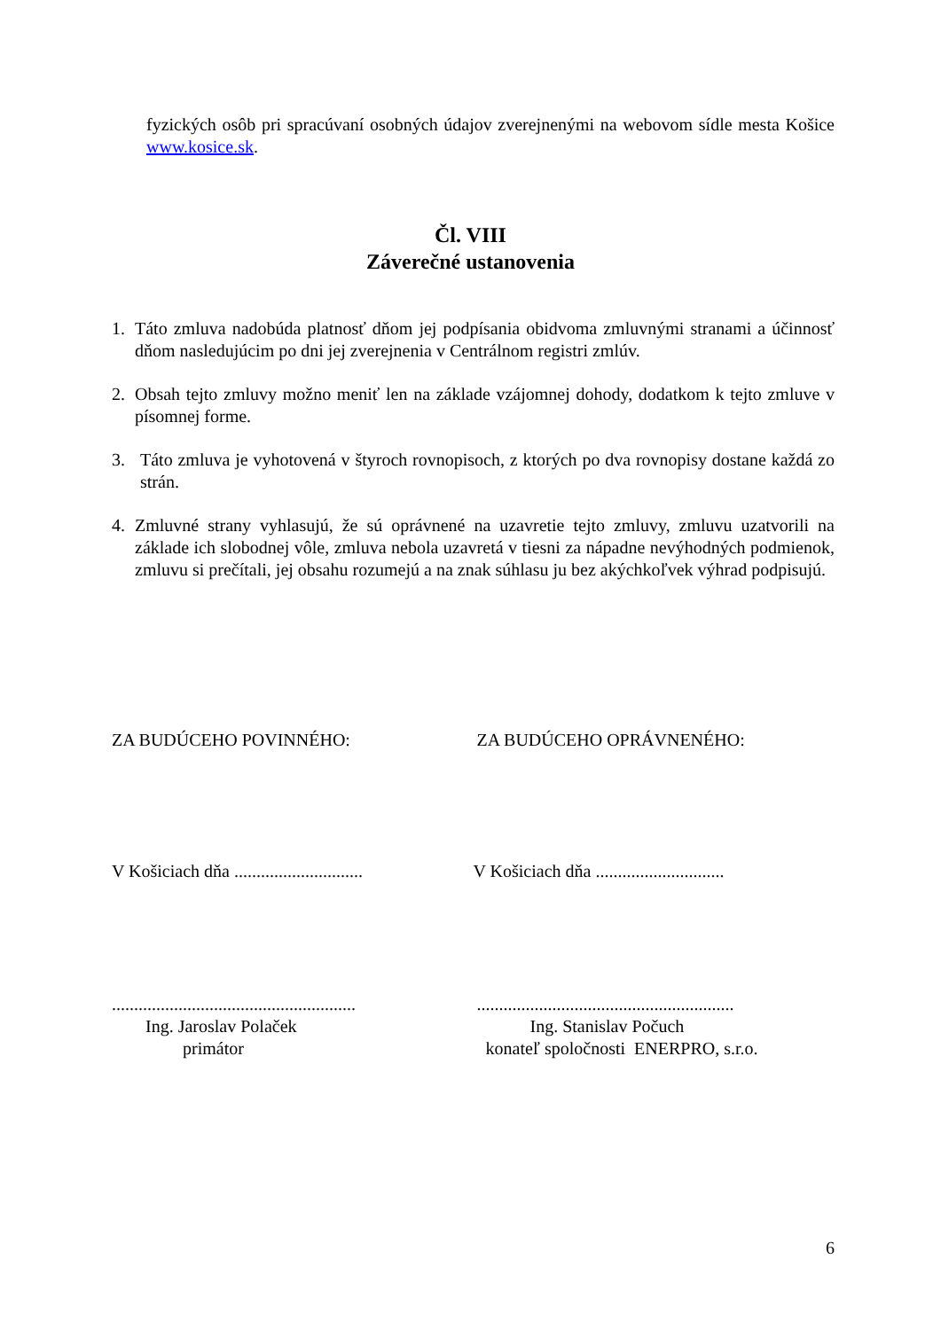fyzických osôb pri spracúvaní osobných údajov zverejnenými na webovom sídle mesta Košice www.kosice.sk.
Čl. VIII
Záverečné ustanovenia
1. Táto zmluva nadobúda platnosť dňom jej podpísania obidvoma zmluvnými stranami a účinnosť dňom nasledujúcim po dni jej zverejnenia v Centrálnom registri zmlúv.
2. Obsah tejto zmluvy možno meniť len na základe vzájomnej dohody, dodatkom k tejto zmluve v písomnej forme.
3. Táto zmluva je vyhotovená v štyroch rovnopisoch, z ktorých po dva rovnopisy dostane každá zo strán.
4. Zmluvné strany vyhlasujú, že sú oprávnené na uzavretie tejto zmluvy, zmluvu uzatvorili na základe ich slobodnej vôle, zmluva nebola uzavretá v tiesni za nápadne nevýhodných podmienok, zmluvu si prečítali, jej obsahu rozumejú a na znak súhlasu ju bez akýchkoľvek výhrad podpisujú.
ZA BUDÚCEHO POVINNÉHO: ZA BUDÚCEHO OPRÁVNENÉHO:
V Košiciach dňa .............................
V Košiciach dňa .............................
.......................................................
Ing. Jaroslav Polaček
primátor
..........................................................
Ing. Stanislav Počuch
konateľ spoločnosti ENERPRO, s.r.o.
6